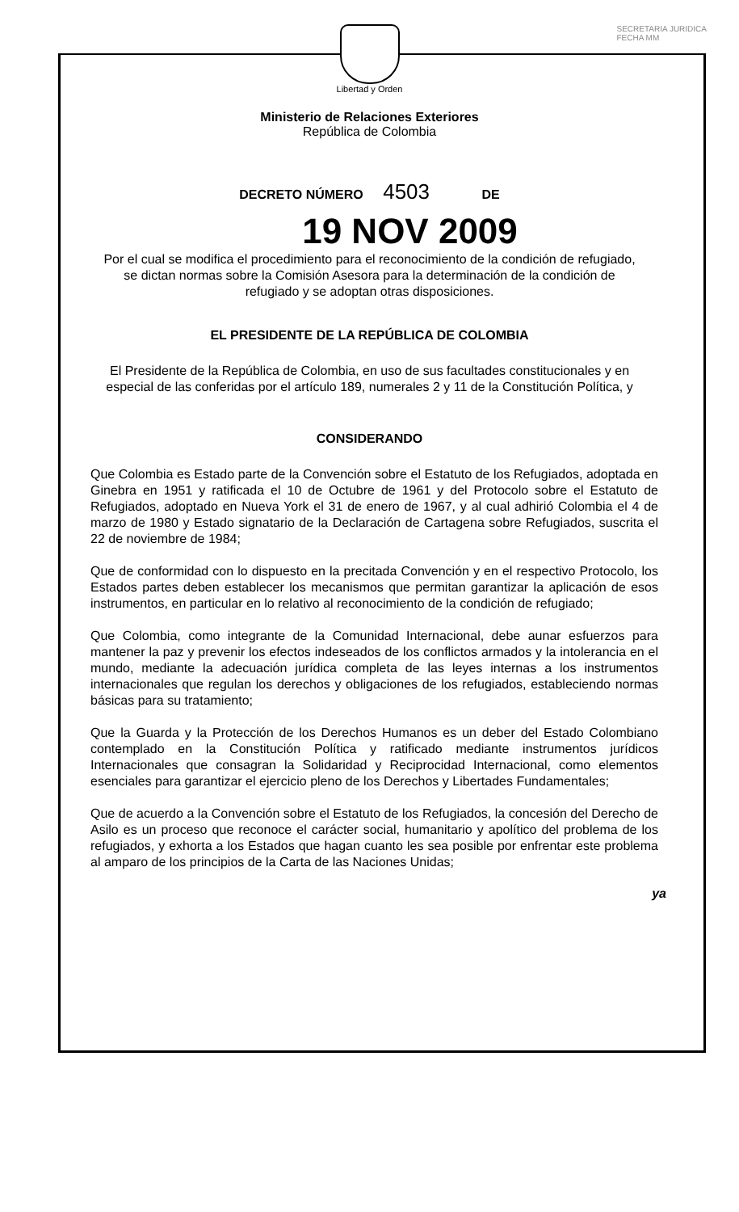SECRETARIA JURIDICA
FECHA MM
Libertad y Orden
Ministerio de Relaciones Exteriores
República de Colombia
DECRETO NÚMERO 4503 DE
19 NOV 2009
Por el cual se modifica el procedimiento para el reconocimiento de la condición de refugiado, se dictan normas sobre la Comisión Asesora para la determinación de la condición de refugiado y se adoptan otras disposiciones.
EL PRESIDENTE DE LA REPÚBLICA DE COLOMBIA
El Presidente de la República de Colombia, en uso de sus facultades constitucionales y en especial de las conferidas por el artículo 189, numerales 2 y 11 de la Constitución Política, y
CONSIDERANDO
Que Colombia es Estado parte de la Convención sobre el Estatuto de los Refugiados, adoptada en Ginebra en 1951 y ratificada el 10 de Octubre de 1961 y del Protocolo sobre el Estatuto de Refugiados, adoptado en Nueva York el 31 de enero de 1967, y al cual adhirió Colombia el 4 de marzo de 1980 y Estado signatario de la Declaración de Cartagena sobre Refugiados, suscrita el 22 de noviembre de 1984;
Que de conformidad con lo dispuesto en la precitada Convención y en el respectivo Protocolo, los Estados partes deben establecer los mecanismos que permitan garantizar la aplicación de esos instrumentos, en particular en lo relativo al reconocimiento de la condición de refugiado;
Que Colombia, como integrante de la Comunidad Internacional, debe aunar esfuerzos para mantener la paz y prevenir los efectos indeseados de los conflictos armados y la intolerancia en el mundo, mediante la adecuación jurídica completa de las leyes internas a los instrumentos internacionales que regulan los derechos y obligaciones de los refugiados, estableciendo normas básicas para su tratamiento;
Que la Guarda y la Protección de los Derechos Humanos es un deber del Estado Colombiano contemplado en la Constitución Política y ratificado mediante instrumentos jurídicos Internacionales que consagran la Solidaridad y Reciprocidad Internacional, como elementos esenciales para garantizar el ejercicio pleno de los Derechos y Libertades Fundamentales;
Que de acuerdo a la Convención sobre el Estatuto de los Refugiados, la concesión del Derecho de Asilo es un proceso que reconoce el carácter social, humanitario y apolítico del problema de los refugiados, y exhorta a los Estados que hagan cuanto les sea posible por enfrentar este problema al amparo de los principios de la Carta de las Naciones Unidas;
ya